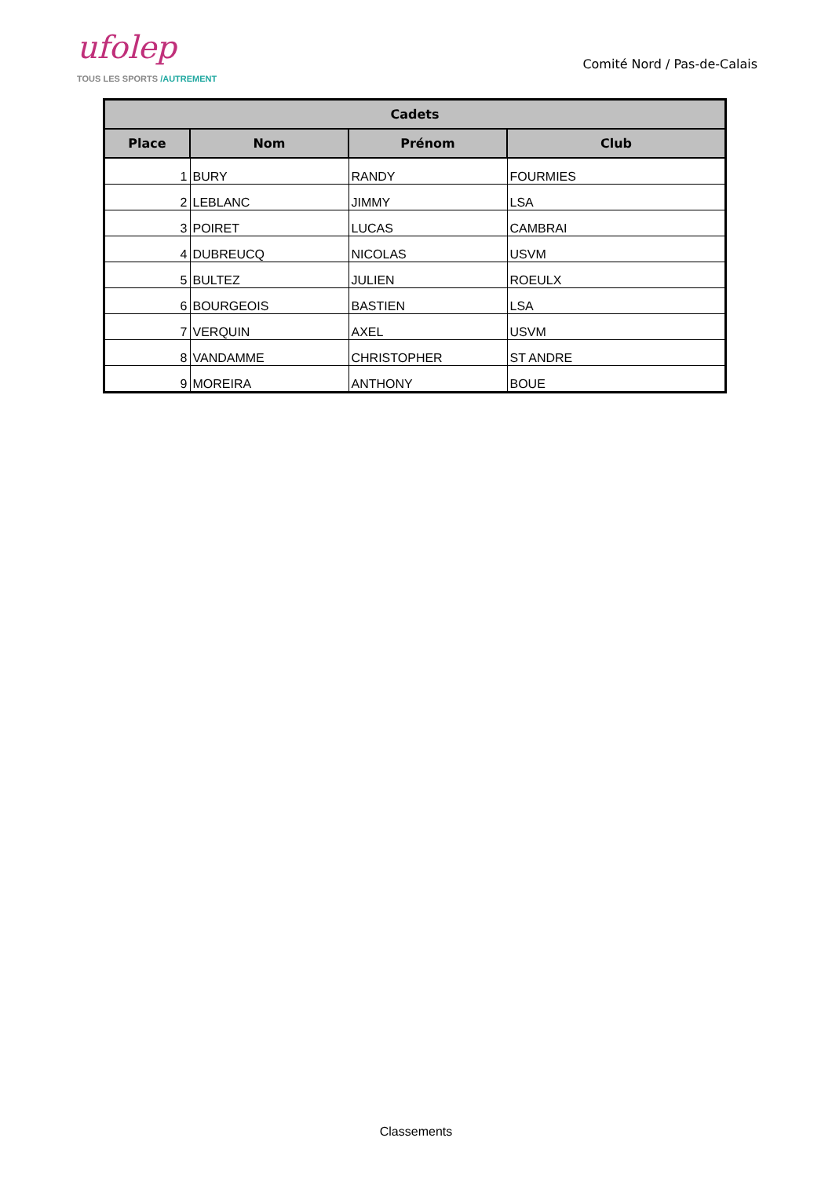ufolep
TOUS LES SPORTS /AUTREMENT
Comité Nord / Pas-de-Calais
| Cadets | | | |
| --- | --- | --- | --- |
| Place | Nom | Prénom | Club |
| 1 | BURY | RANDY | FOURMIES |
| 2 | LEBLANC | JIMMY | LSA |
| 3 | POIRET | LUCAS | CAMBRAI |
| 4 | DUBREUCQ | NICOLAS | USVM |
| 5 | BULTEZ | JULIEN | ROEULX |
| 6 | BOURGEOIS | BASTIEN | LSA |
| 7 | VERQUIN | AXEL | USVM |
| 8 | VANDAMME | CHRISTOPHER | ST ANDRE |
| 9 | MOREIRA | ANTHONY | BOUE |
Classements